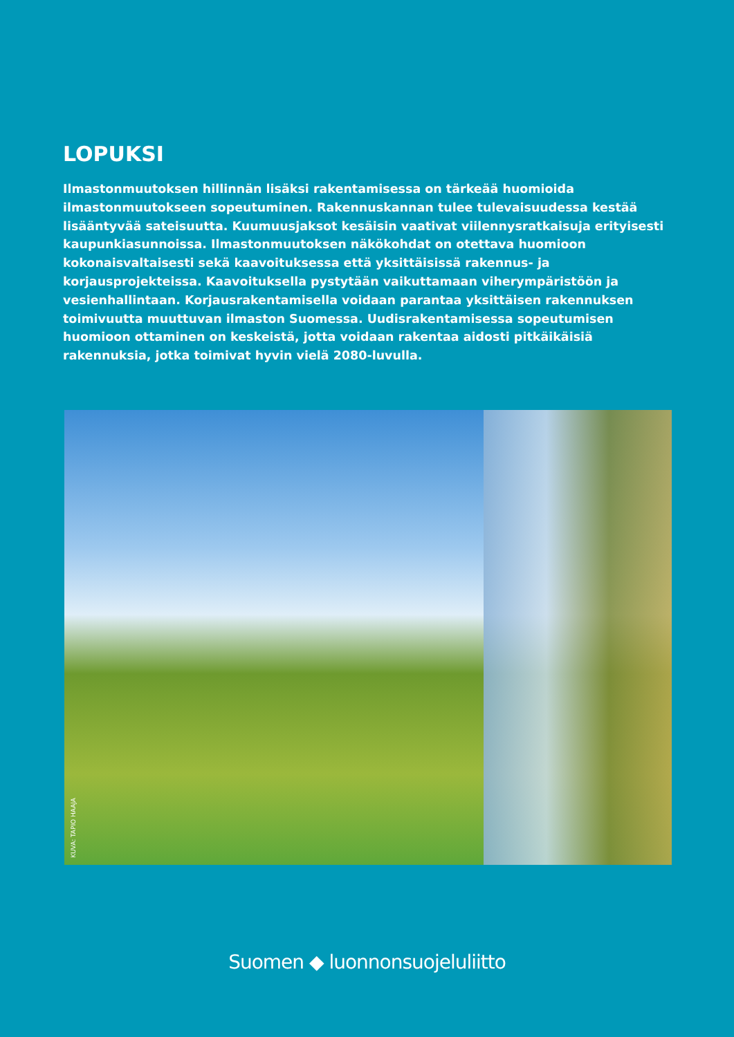LOPUKSI
Ilmastonmuutoksen hillinnän lisäksi rakentamisessa on tärkeää huomioida ilmastonmuutok­seen sopeutuminen. Rakennuskannan tulee tulevaisuudessa kestää lisääntyvää sateisuutta. Kuumuusjaksot kesäisin vaativat viilennysratkaisuja erityisesti kaupunkiasunnoissa. Ilmas­tonmuutoksen näkökohdat on otettava huomioon kokonaisvaltaisesti sekä kaavoituksessa että yksittäisissä rakennus- ja korjausprojekteissa. Kaavoituksella pystytään vaikuttamaan viherympäristöön ja vesienhallintaan. Korjausrakentamisella voidaan parantaa yksittäisen rakennuksen toimivuutta muuttuvan ilmaston Suomessa. Uudisrakentamisessa sopeu­tumisen huomioon ottaminen on keskeistä, jotta voidaan rakentaa aidosti pitkäikäisiä rakennuksia, jotka toimivat hyvin vielä 2080-luvulla.
KUVA: TAPIO HAAJA
Suomen ◆ luonnonsuojeluliitto